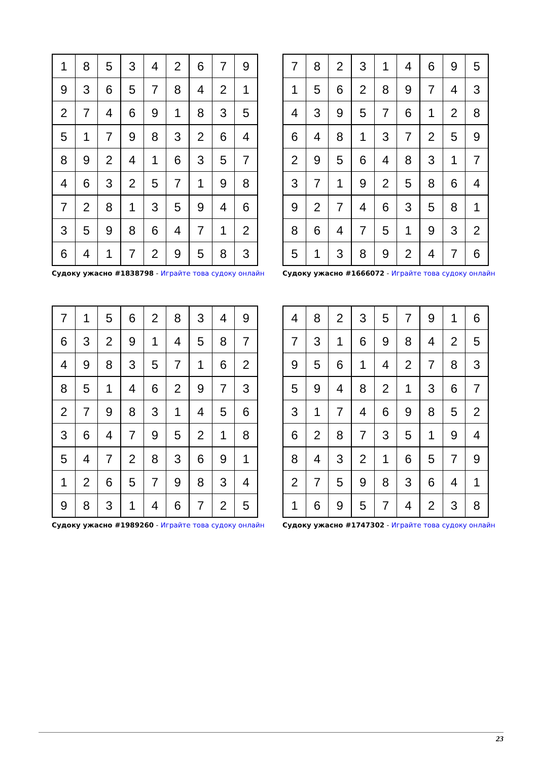| 1 | 8 | 5 | 3 | 4 | 2 | 6 | 7 | 9 |
| 9 | 3 | 6 | 5 | 7 | 8 | 4 | 2 | 1 |
| 2 | 7 | 4 | 6 | 9 | 1 | 8 | 3 | 5 |
| 5 | 1 | 7 | 9 | 8 | 3 | 2 | 6 | 4 |
| 8 | 9 | 2 | 4 | 1 | 6 | 3 | 5 | 7 |
| 4 | 6 | 3 | 2 | 5 | 7 | 1 | 9 | 8 |
| 7 | 2 | 8 | 1 | 3 | 5 | 9 | 4 | 6 |
| 3 | 5 | 9 | 8 | 6 | 4 | 7 | 1 | 2 |
| 6 | 4 | 1 | 7 | 2 | 9 | 5 | 8 | 3 |
Судоку ужасно #1838798 - Играйте това судоку онлайн
| 7 | 8 | 2 | 3 | 1 | 4 | 6 | 9 | 5 |
| 1 | 5 | 6 | 2 | 8 | 9 | 7 | 4 | 3 |
| 4 | 3 | 9 | 5 | 7 | 6 | 1 | 2 | 8 |
| 6 | 4 | 8 | 1 | 3 | 7 | 2 | 5 | 9 |
| 2 | 9 | 5 | 6 | 4 | 8 | 3 | 1 | 7 |
| 3 | 7 | 1 | 9 | 2 | 5 | 8 | 6 | 4 |
| 9 | 2 | 7 | 4 | 6 | 3 | 5 | 8 | 1 |
| 8 | 6 | 4 | 7 | 5 | 1 | 9 | 3 | 2 |
| 5 | 1 | 3 | 8 | 9 | 2 | 4 | 7 | 6 |
Судоку ужасно #1666072 - Играйте това судоку онлайн
| 7 | 1 | 5 | 6 | 2 | 8 | 3 | 4 | 9 |
| 6 | 3 | 2 | 9 | 1 | 4 | 5 | 8 | 7 |
| 4 | 9 | 8 | 3 | 5 | 7 | 1 | 6 | 2 |
| 8 | 5 | 1 | 4 | 6 | 2 | 9 | 7 | 3 |
| 2 | 7 | 9 | 8 | 3 | 1 | 4 | 5 | 6 |
| 3 | 6 | 4 | 7 | 9 | 5 | 2 | 1 | 8 |
| 5 | 4 | 7 | 2 | 8 | 3 | 6 | 9 | 1 |
| 1 | 2 | 6 | 5 | 7 | 9 | 8 | 3 | 4 |
| 9 | 8 | 3 | 1 | 4 | 6 | 7 | 2 | 5 |
Судоку ужасно #1989260 - Играйте това судоку онлайн
| 4 | 8 | 2 | 3 | 5 | 7 | 9 | 1 | 6 |
| 7 | 3 | 1 | 6 | 9 | 8 | 4 | 2 | 5 |
| 9 | 5 | 6 | 1 | 4 | 2 | 7 | 8 | 3 |
| 5 | 9 | 4 | 8 | 2 | 1 | 3 | 6 | 7 |
| 3 | 1 | 7 | 4 | 6 | 9 | 8 | 5 | 2 |
| 6 | 2 | 8 | 7 | 3 | 5 | 1 | 9 | 4 |
| 8 | 4 | 3 | 2 | 1 | 6 | 5 | 7 | 9 |
| 2 | 7 | 5 | 9 | 8 | 3 | 6 | 4 | 1 |
| 1 | 6 | 9 | 5 | 7 | 4 | 2 | 3 | 8 |
Судоку ужасно #1747302 - Играйте това судоку онлайн
23